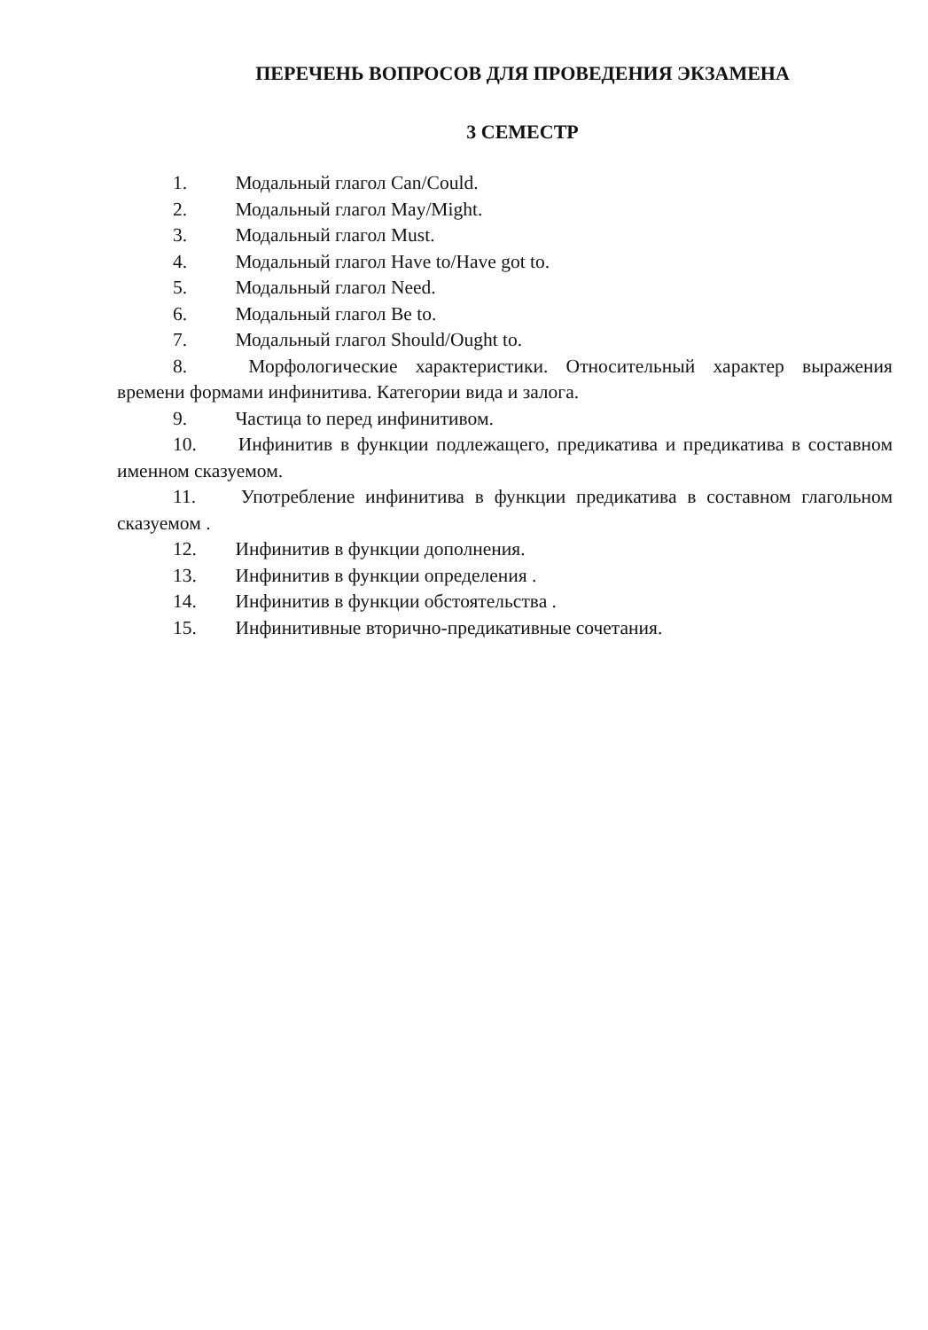ПЕРЕЧЕНЬ ВОПРОСОВ ДЛЯ ПРОВЕДЕНИЯ ЭКЗАМЕНА
3 СЕМЕСТР
1. Модальный глагол Can/Could.
2. Модальный глагол May/Might.
3. Модальный глагол Must.
4. Модальный глагол Have to/Have got to.
5. Модальный глагол Need.
6. Модальный глагол Be to.
7. Модальный глагол Should/Ought to.
8. Морфологические характеристики. Относительный характер выражения времени формами инфинитива. Категории вида и залога.
9. Частица to перед инфинитивом.
10. Инфинитив в функции подлежащего, предикатива и предикатива в составном именном сказуемом.
11. Употребление инфинитива в функции предикатива в составном глагольном сказуемом .
12. Инфинитив в функции дополнения.
13. Инфинитив в функции определения .
14. Инфинитив в функции обстоятельства .
15. Инфинитивные вторично-предикативные сочетания.